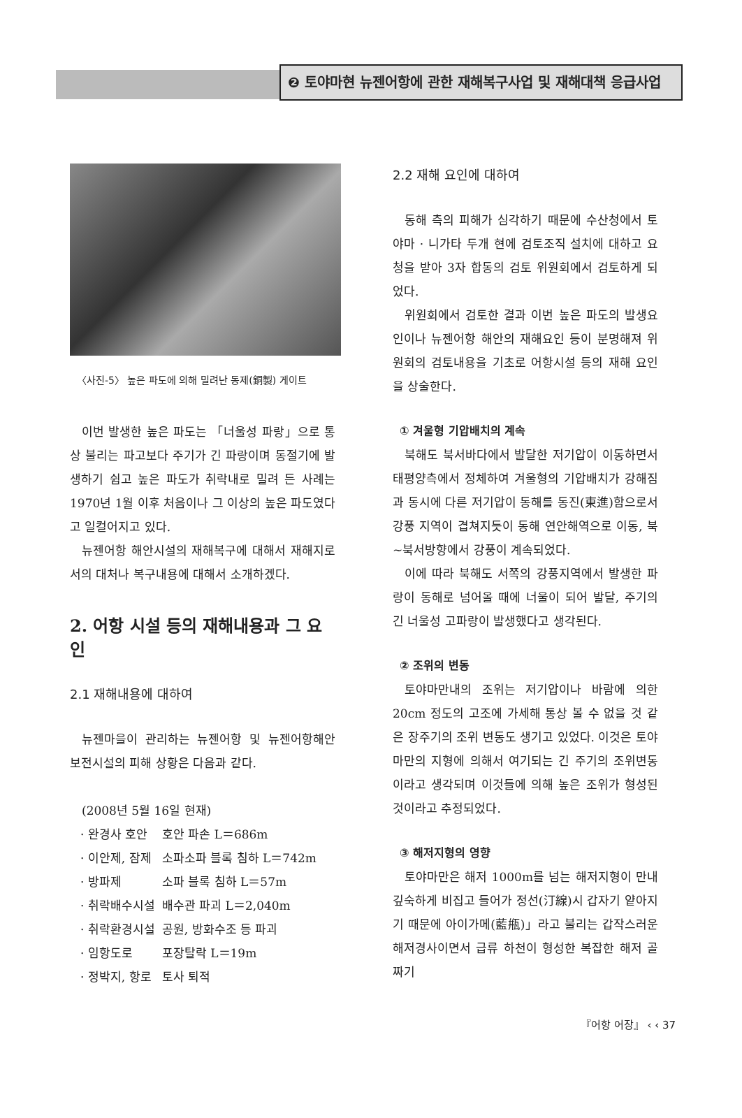❷ 토야마현 뉴젠어항에 관한 재해복구사업 및 재해대책 응급사업
〈사진-5〉 높은 파도에 의해 밀려난 동제(銅製) 게이트
이번 발생한 높은 파도는 「너울성 파랑」으로 통상 불리는 파고보다 주기가 긴 파랑이며 동절기에 발생하기 쉽고 높은 파도가 취락내로 밀려 든 사례는 1970년 1월 이후 처음이나 그 이상의 높은 파도였다고 일컬어지고 있다.
뉴젠어항 해안시설의 재해복구에 대해서 재해지로서의 대처나 복구내용에 대해서 소개하겠다.
2. 어항 시설 등의 재해내용과 그 요인
2.1 재해내용에 대하여
뉴젠마을이 관리하는 뉴젠어항 및 뉴젠어항해안 보전시설의 피해 상황은 다음과 같다.
(2008년 5월 16일 현재)
| · 완경사 호안 | 호안 파손 L＝686m |
| · 이안제, 잠제 | 소파소파 블록 침하 L＝742m |
| · 방파제 | 소파 블록 침하 L＝57m |
| · 취락배수시설 | 배수관 파괴 L＝2,040m |
| · 취락환경시설 | 공원, 방화수조 등 파괴 |
| · 임항도로 | 포장탈락 L＝19m |
| · 정박지, 항로 | 토사 퇴적 |
2.2 재해 요인에 대하여
동해 측의 피해가 심각하기 때문에 수산청에서 토야마 · 니가타 두개 현에 검토조직 설치에 대하고 요청을 받아 3자 합동의 검토 위원회에서 검토하게 되었다.
위원회에서 검토한 결과 이번 높은 파도의 발생요인이나 뉴젠어항 해안의 재해요인 등이 분명해져 위원회의 검토내용을 기초로 어항시설 등의 재해 요인을 상술한다.
① 겨울형 기압배치의 계속
북해도 북서바다에서 발달한 저기압이 이동하면서 태평양측에서 정체하여 겨울형의 기압배치가 강해짐과 동시에 다른 저기압이 동해를 동진(東進)함으로서 강풍 지역이 겹쳐지듯이 동해 연안해역으로 이동, 북~북서방향에서 강풍이 계속되었다.
이에 따라 북해도 서쪽의 강풍지역에서 발생한 파랑이 동해로 넘어올 때에 너울이 되어 발달, 주기의 긴 너울성 고파랑이 발생했다고 생각된다.
② 조위의 변동
토야마만내의 조위는 저기압이나 바람에 의한 20cm 정도의 고조에 가세해 통상 볼 수 없을 것 같은 장주기의 조위 변동도 생기고 있었다. 이것은 토야마만의 지형에 의해서 여기되는 긴 주기의 조위변동이라고 생각되며 이것들에 의해 높은 조위가 형성된 것이라고 추정되었다.
③ 해저지형의 영향
토야마만은 해저 1000m를 넘는 해저지형이 만내 깊숙하게 비집고 들어가 정선(汀線)시 갑자기 얕아지기 때문에 아이가메(藍甁)」라고 불리는 갑작스러운 해저경사이면서 급류 하천이 형성한 복잡한 해저 골짜기
『어항 어장』 ‹ ‹ 37